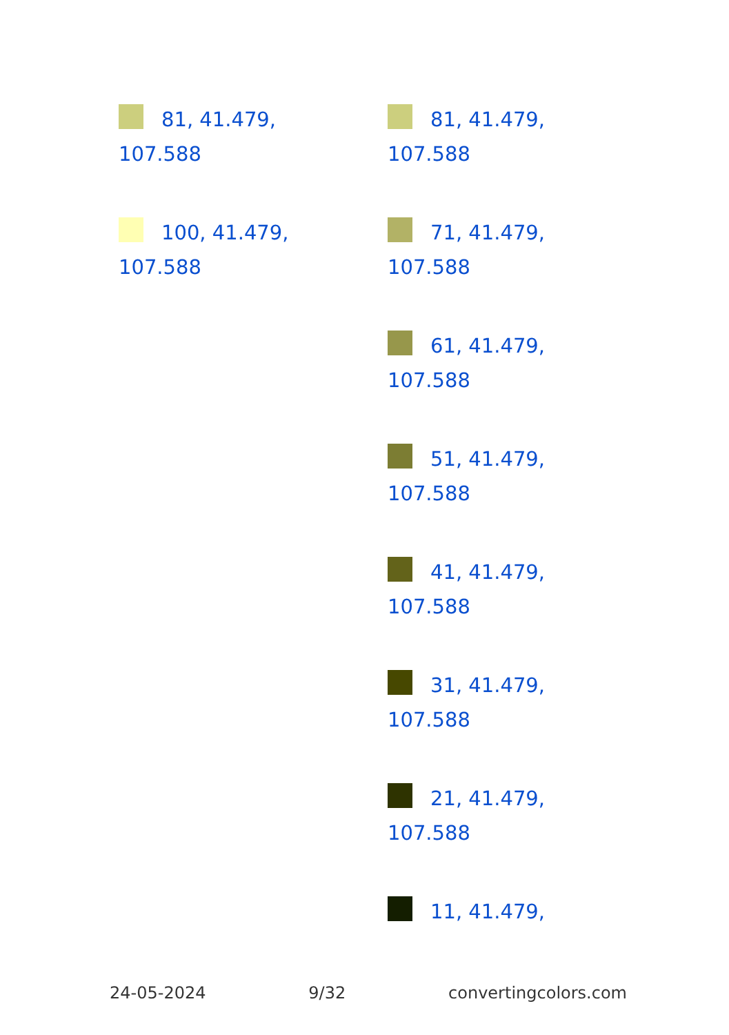81, 41.479,
107.588
100, 41.479,
107.588
81, 41.479,
107.588
71, 41.479,
107.588
61, 41.479,
107.588
51, 41.479,
107.588
41, 41.479,
107.588
31, 41.479,
107.588
21, 41.479,
107.588
11, 41.479,
24-05-2024 9/32 convertingcolors.com